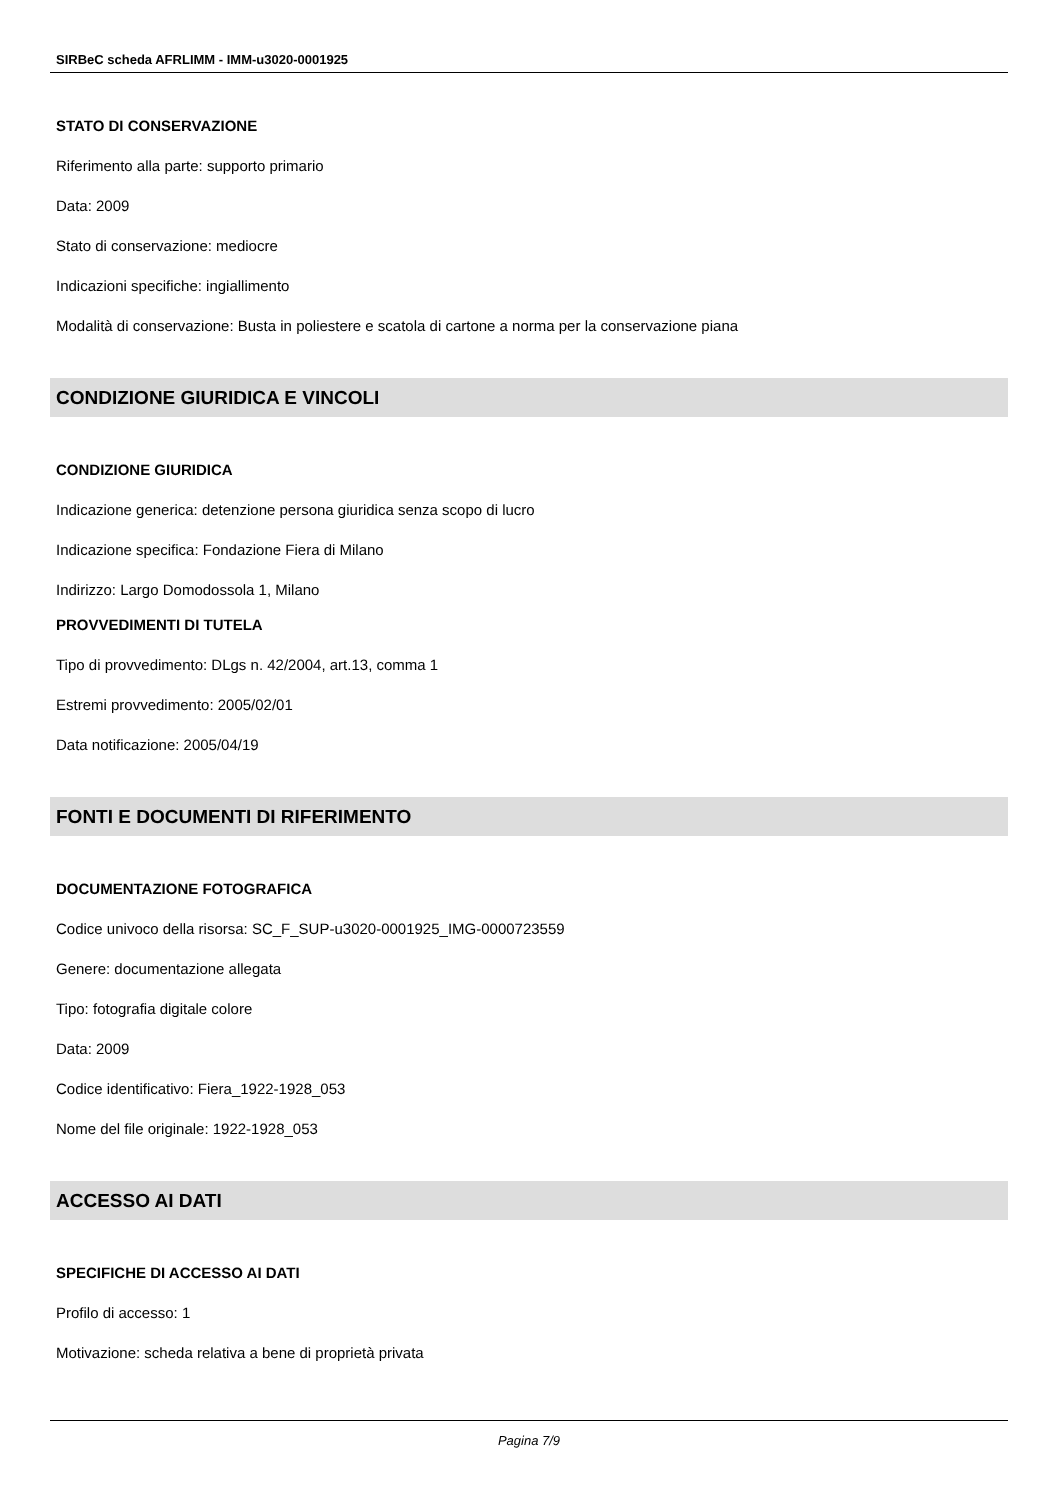SIRBeC scheda AFRLIMM - IMM-u3020-0001925
STATO DI CONSERVAZIONE
Riferimento alla parte: supporto primario
Data: 2009
Stato di conservazione: mediocre
Indicazioni specifiche: ingiallimento
Modalità di conservazione: Busta in poliestere e scatola di cartone a norma per la conservazione piana
CONDIZIONE GIURIDICA E VINCOLI
CONDIZIONE GIURIDICA
Indicazione generica: detenzione persona giuridica senza scopo di lucro
Indicazione specifica: Fondazione Fiera di Milano
Indirizzo: Largo Domodossola 1, Milano
PROVVEDIMENTI DI TUTELA
Tipo di provvedimento: DLgs n. 42/2004, art.13, comma 1
Estremi provvedimento: 2005/02/01
Data notificazione: 2005/04/19
FONTI E DOCUMENTI DI RIFERIMENTO
DOCUMENTAZIONE FOTOGRAFICA
Codice univoco della risorsa: SC_F_SUP-u3020-0001925_IMG-0000723559
Genere: documentazione allegata
Tipo: fotografia digitale colore
Data: 2009
Codice identificativo: Fiera_1922-1928_053
Nome del file originale: 1922-1928_053
ACCESSO AI DATI
SPECIFICHE DI ACCESSO AI DATI
Profilo di accesso: 1
Motivazione: scheda relativa a bene di proprietà privata
Pagina 7/9